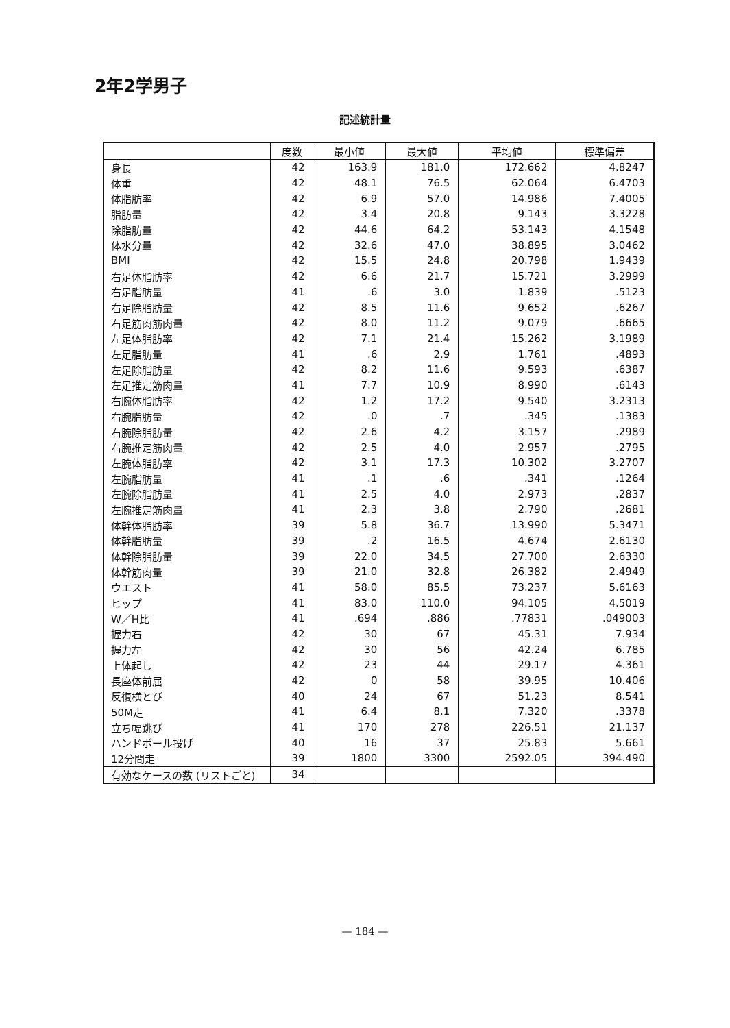2年2学男子
記述統計量
| | 度数 | 最小値 | 最大値 | 平均値 | 標準偏差 |
| --- | --- | --- | --- | --- | --- |
| 身長 | 42 | 163.9 | 181.0 | 172.662 | 4.8247 |
| 体重 | 42 | 48.1 | 76.5 | 62.064 | 6.4703 |
| 体脂肪率 | 42 | 6.9 | 57.0 | 14.986 | 7.4005 |
| 脂肪量 | 42 | 3.4 | 20.8 | 9.143 | 3.3228 |
| 除脂肪量 | 42 | 44.6 | 64.2 | 53.143 | 4.1548 |
| 体水分量 | 42 | 32.6 | 47.0 | 38.895 | 3.0462 |
| BMI | 42 | 15.5 | 24.8 | 20.798 | 1.9439 |
| 右足体脂肪率 | 42 | 6.6 | 21.7 | 15.721 | 3.2999 |
| 右足脂肪量 | 41 | .6 | 3.0 | 1.839 | .5123 |
| 右足除脂肪量 | 42 | 8.5 | 11.6 | 9.652 | .6267 |
| 右足筋肉筋肉量 | 42 | 8.0 | 11.2 | 9.079 | .6665 |
| 左足体脂肪率 | 42 | 7.1 | 21.4 | 15.262 | 3.1989 |
| 左足脂肪量 | 41 | .6 | 2.9 | 1.761 | .4893 |
| 左足除脂肪量 | 42 | 8.2 | 11.6 | 9.593 | .6387 |
| 左足推定筋肉量 | 41 | 7.7 | 10.9 | 8.990 | .6143 |
| 右腕体脂肪率 | 42 | 1.2 | 17.2 | 9.540 | 3.2313 |
| 右腕脂肪量 | 42 | .0 | .7 | .345 | .1383 |
| 右腕除脂肪量 | 42 | 2.6 | 4.2 | 3.157 | .2989 |
| 右腕推定筋肉量 | 42 | 2.5 | 4.0 | 2.957 | .2795 |
| 左腕体脂肪率 | 42 | 3.1 | 17.3 | 10.302 | 3.2707 |
| 左腕脂肪量 | 41 | .1 | .6 | .341 | .1264 |
| 左腕除脂肪量 | 41 | 2.5 | 4.0 | 2.973 | .2837 |
| 左腕推定筋肉量 | 41 | 2.3 | 3.8 | 2.790 | .2681 |
| 体幹体脂肪率 | 39 | 5.8 | 36.7 | 13.990 | 5.3471 |
| 体幹脂肪量 | 39 | .2 | 16.5 | 4.674 | 2.6130 |
| 体幹除脂肪量 | 39 | 22.0 | 34.5 | 27.700 | 2.6330 |
| 体幹筋肉量 | 39 | 21.0 | 32.8 | 26.382 | 2.4949 |
| ウエスト | 41 | 58.0 | 85.5 | 73.237 | 5.6163 |
| ヒップ | 41 | 83.0 | 110.0 | 94.105 | 4.5019 |
| W／H比 | 41 | .694 | .886 | .77831 | .049003 |
| 握力右 | 42 | 30 | 67 | 45.31 | 7.934 |
| 握力左 | 42 | 30 | 56 | 42.24 | 6.785 |
| 上体起し | 42 | 23 | 44 | 29.17 | 4.361 |
| 長座体前屈 | 42 | 0 | 58 | 39.95 | 10.406 |
| 反復横とび | 40 | 24 | 67 | 51.23 | 8.541 |
| 50M走 | 41 | 6.4 | 8.1 | 7.320 | .3378 |
| 立ち幅跳び | 41 | 170 | 278 | 226.51 | 21.137 |
| ハンドボール投げ | 40 | 16 | 37 | 25.83 | 5.661 |
| 12分間走 | 39 | 1800 | 3300 | 2592.05 | 394.490 |
| 有効なケースの数 (リストごと) | 34 | | | | |
— 184 —